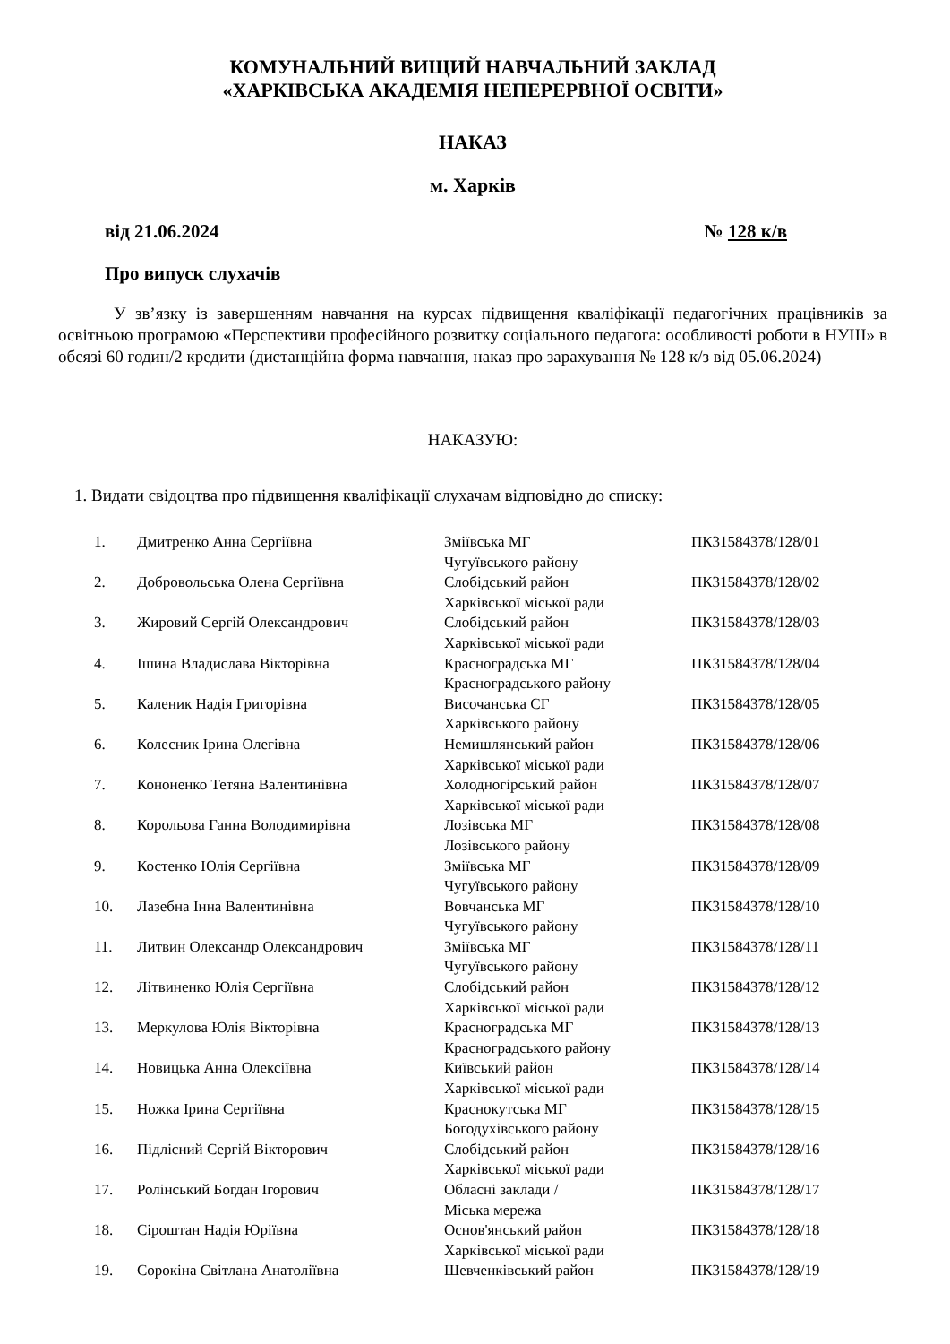КОМУНАЛЬНИЙ ВИЩИЙ НАВЧАЛЬНИЙ ЗАКЛАД
«ХАРКІВСЬКА АКАДЕМІЯ НЕПЕРЕРВНОЇ ОСВІТИ»
НАКАЗ
м. Харків
від 21.06.2024 № 128 к/в
Про випуск слухачів
У зв’язку із завершенням навчання на курсах підвищення кваліфікації педагогічних працівників за освітньою програмою «Перспективи професійного розвитку соціального педагога: особливості роботи в НУШ» в обсязі 60 годин/2 кредити (дистанційна форма навчання, наказ про зарахування № 128 к/з від 05.06.2024)
НАКАЗУЮ:
1. Видати свідоцтва про підвищення кваліфікації слухачам відповідно до списку:
| 1. | Дмитренко Анна Сергіївна | Зміївська МГ Чугуївського району | ПК31584378/128/01 |
| 2. | Добровольська Олена Сергіївна | Слобідський район Харківської міської ради | ПК31584378/128/02 |
| 3. | Жировий Сергій Олександрович | Слобідський район Харківської міської ради | ПК31584378/128/03 |
| 4. | Ішина Владислава Вікторівна | Красноградська МГ Красноградського району | ПК31584378/128/04 |
| 5. | Каленик Надія Григорівна | Височанська СГ Харківського району | ПК31584378/128/05 |
| 6. | Колесник Ірина Олегівна | Немишлянський район Харківської міської ради | ПК31584378/128/06 |
| 7. | Кононенко Тетяна Валентинівна | Холодногірський район Харківської міської ради | ПК31584378/128/07 |
| 8. | Корольова Ганна Володимирівна | Лозівська МГ Лозівського району | ПК31584378/128/08 |
| 9. | Костенко Юлія Сергіївна | Зміївська МГ Чугуївського району | ПК31584378/128/09 |
| 10. | Лазебна Інна Валентинівна | Вовчанська МГ Чугуївського району | ПК31584378/128/10 |
| 11. | Литвин Олександр Олександрович | Зміївська МГ Чугуївського району | ПК31584378/128/11 |
| 12. | Літвиненко Юлія Сергіївна | Слобідський район Харківської міської ради | ПК31584378/128/12 |
| 13. | Меркулова Юлія Вікторівна | Красноградська МГ Красноградського району | ПК31584378/128/13 |
| 14. | Новицька Анна Олексіївна | Київський район Харківської міської ради | ПК31584378/128/14 |
| 15. | Ножка Ірина Сергіївна | Краснокутська МГ Богодухівського району | ПК31584378/128/15 |
| 16. | Підлісний Сергій Вікторович | Слобідський район Харківської міської ради | ПК31584378/128/16 |
| 17. | Ролінський Богдан Ігорович | Обласні заклади / Міська мережа | ПК31584378/128/17 |
| 18. | Сіроштан Надія Юріївна | Основ'янський район Харківської міської ради | ПК31584378/128/18 |
| 19. | Сорокіна Світлана Анатоліївна | Шевченківський район | ПК31584378/128/19 |